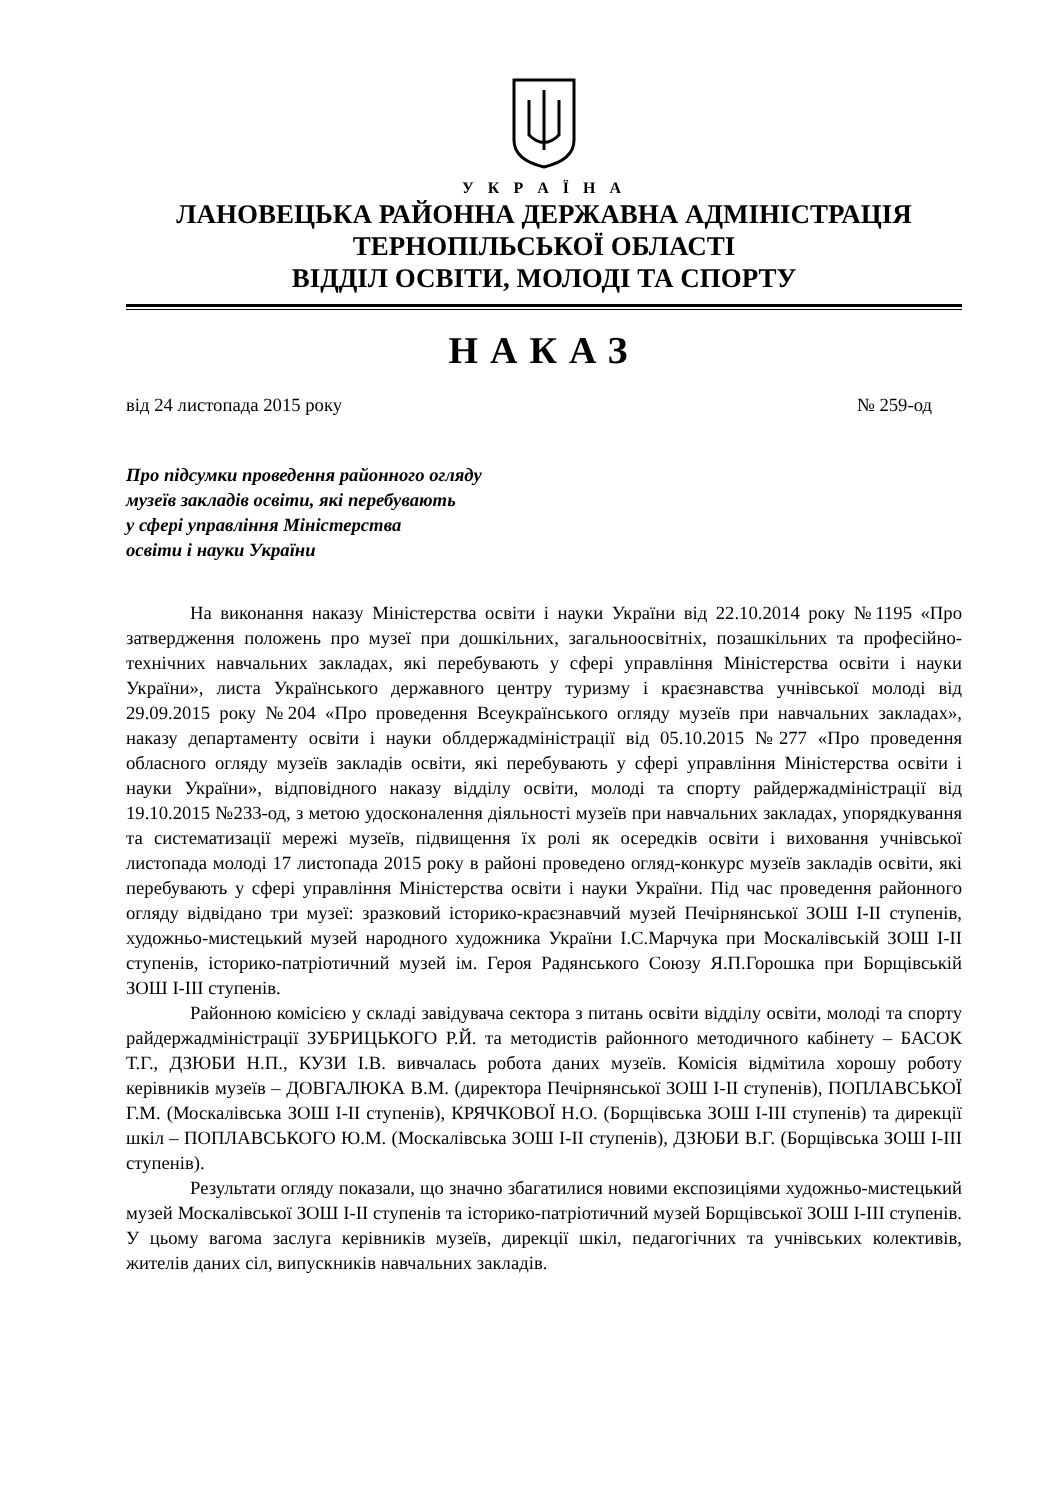У К Р А Ї Н А
ЛАНОВЕЦЬКА РАЙОННА ДЕРЖАВНА АДМІНІСТРАЦІЯ
ТЕРНОПІЛЬСЬКОЇ ОБЛАСТІ
ВІДДІЛ ОСВІТИ, МОЛОДІ ТА СПОРТУ
НАКАЗ
від 24 листопада 2015 року № 259-од
Про підсумки проведення районного огляду
музеїв закладів освіти, які перебувають
у сфері управління Міністерства
освіти і науки України
На виконання наказу Міністерства освіти і науки України від 22.10.2014 року №1195 «Про затвердження положень про музеї при дошкільних, загальноосвітніх, позашкільних та професійно-технічних навчальних закладах, які перебувають у сфері управління Міністерства освіти і науки України», листа Українського державного центру туризму і краєзнавства учнівської молоді від 29.09.2015 року №204 «Про проведення Всеукраїнського огляду музеїв при навчальних закладах», наказу департаменту освіти і науки облдержадміністрації від 05.10.2015 №277 «Про проведення обласного огляду музеїв закладів освіти, які перебувають у сфері управління Міністерства освіти і науки України», відповідного наказу відділу освіти, молоді та спорту райдержадміністрації від 19.10.2015 №233-од, з метою удосконалення діяльності музеїв при навчальних закладах, упорядкування та систематизації мережі музеїв, підвищення їх ролі як осередків освіти і виховання учнівської листопада молоді 17 листопада 2015 року в районі проведено огляд-конкурс музеїв закладів освіти, які перебувають у сфері управління Міністерства освіти і науки України. Під час проведення районного огляду відвідано три музеї: зразковий історико-краєзнавчий музей Печірнянської ЗОШ І-ІІ ступенів, художньо-мистецький музей народного художника України І.С.Марчука при Москалівській ЗОШ І-ІІ ступенів, історико-патріотичний музей ім. Героя Радянського Союзу Я.П.Горошка при Борщівській ЗОШ І-ІІІ ступенів.
Районною комісією у складі завідувача сектора з питань освіти відділу освіти, молоді та спорту райдержадміністрації ЗУБРИЦЬКОГО Р.Й. та методистів районного методичного кабінету – БАСОК Т.Г., ДЗЮБИ Н.П., КУЗИ І.В. вивчалась робота даних музеїв. Комісія відмітила хорошу роботу керівників музеїв – ДОВГАЛЮКА В.М. (директора Печірнянської ЗОШ І-ІІ ступенів), ПОПЛАВСЬКОЇ Г.М. (Москалівська ЗОШ І-ІІ ступенів), КРЯЧКОВОЇ Н.О. (Борщівська ЗОШ І-ІІІ ступенів) та дирекції шкіл – ПОПЛАВСЬКОГО Ю.М. (Москалівська ЗОШ І-ІІ ступенів), ДЗЮБИ В.Г. (Борщівська ЗОШ І-ІІІ ступенів).
Результати огляду показали, що значно збагатилися новими експозиціями художньо-мистецький музей Москалівської ЗОШ І-ІІ ступенів та історико-патріотичний музей Борщівської ЗОШ І-ІІІ ступенів. У цьому вагома заслуга керівників музеїв, дирекції шкіл, педагогічних та учнівських колективів, жителів даних сіл, випускників навчальних закладів.